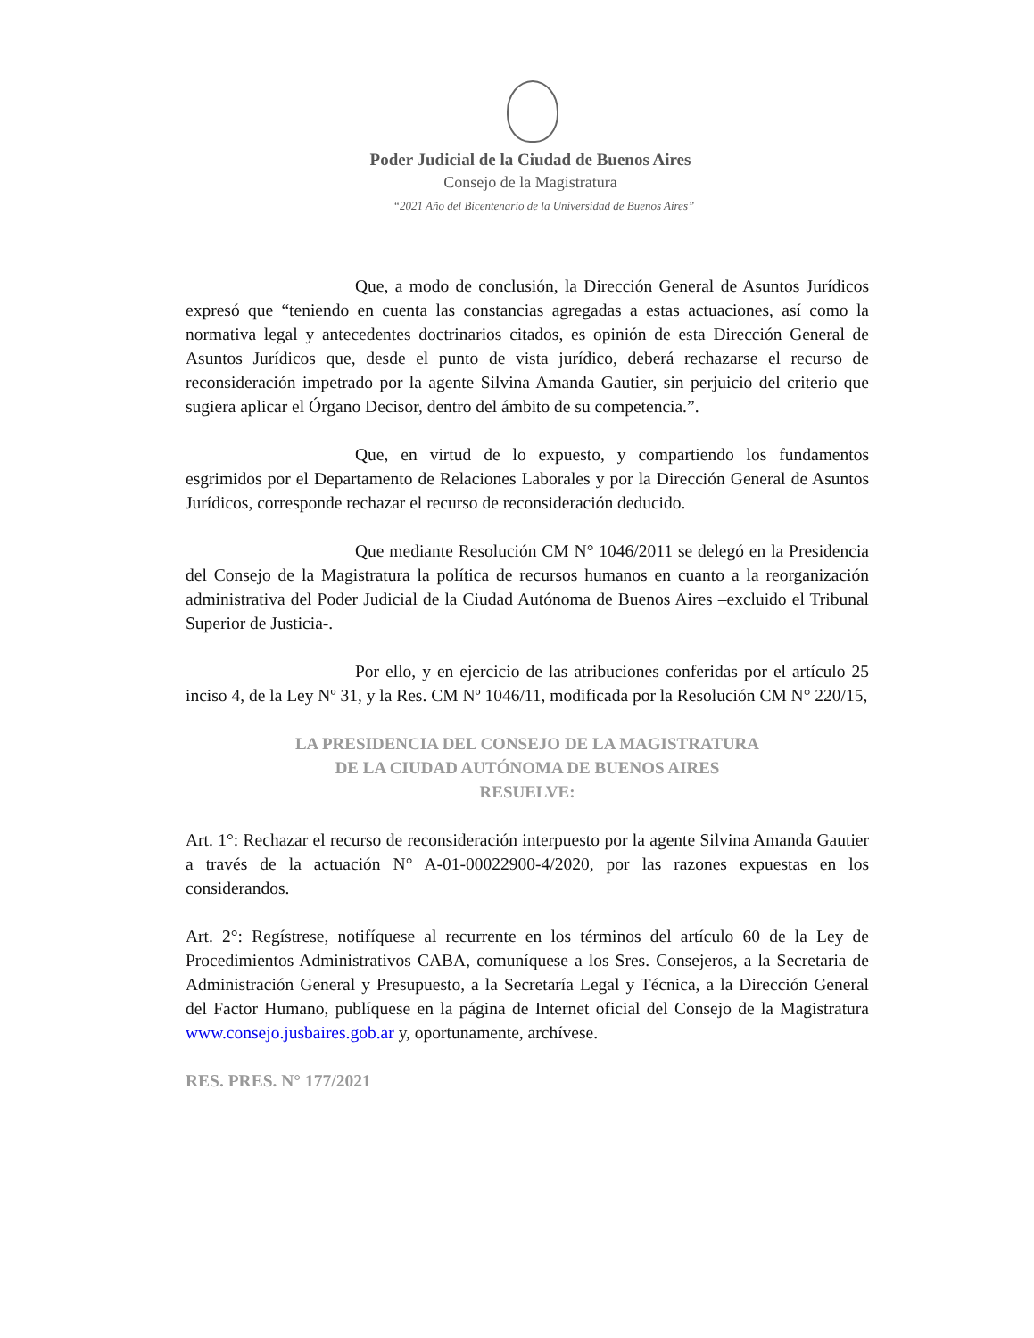Poder Judicial de la Ciudad de Buenos Aires
Consejo de la Magistratura
“2021 Año del Bicentenario de la Universidad de Buenos Aires”
Que, a modo de conclusión, la Dirección General de Asuntos Jurídicos expresó que “teniendo en cuenta las constancias agregadas a estas actuaciones, así como la normativa legal y antecedentes doctrinarios citados, es opinión de esta Dirección General de Asuntos Jurídicos que, desde el punto de vista jurídico, deberá rechazarse el recurso de reconsideración impetrado por la agente Silvina Amanda Gautier, sin perjuicio del criterio que sugiera aplicar el Órgano Decisor, dentro del ámbito de su competencia.”.
Que, en virtud de lo expuesto, y compartiendo los fundamentos esgrimidos por el Departamento de Relaciones Laborales y por la Dirección General de Asuntos Jurídicos, corresponde rechazar el recurso de reconsideración deducido.
Que mediante Resolución CM N° 1046/2011 se delegó en la Presidencia del Consejo de la Magistratura la política de recursos humanos en cuanto a la reorganización administrativa del Poder Judicial de la Ciudad Autónoma de Buenos Aires –excluido el Tribunal Superior de Justicia-.
Por ello, y en ejercicio de las atribuciones conferidas por el artículo 25 inciso 4, de la Ley Nº 31, y la Res. CM Nº 1046/11, modificada por la Resolución CM N° 220/15,
LA PRESIDENCIA DEL CONSEJO DE LA MAGISTRATURA
DE LA CIUDAD AUTÓNOMA DE BUENOS AIRES
RESUELVE:
Art. 1°: Rechazar el recurso de reconsideración interpuesto por la agente Silvina Amanda Gautier a través de la actuación N° A-01-00022900-4/2020, por las razones expuestas en los considerandos.
Art. 2°: Regístrese, notifíquese al recurrente en los términos del artículo 60 de la Ley de Procedimientos Administrativos CABA, comuníquese a los Sres. Consejeros, a la Secretaria de Administración General y Presupuesto, a la Secretaría Legal y Técnica, a la Dirección General del Factor Humano, publíquese en la página de Internet oficial del Consejo de la Magistratura www.consejo.jusbaires.gob.ar y, oportunamente, archívese.
RES. PRES. N° 177/2021